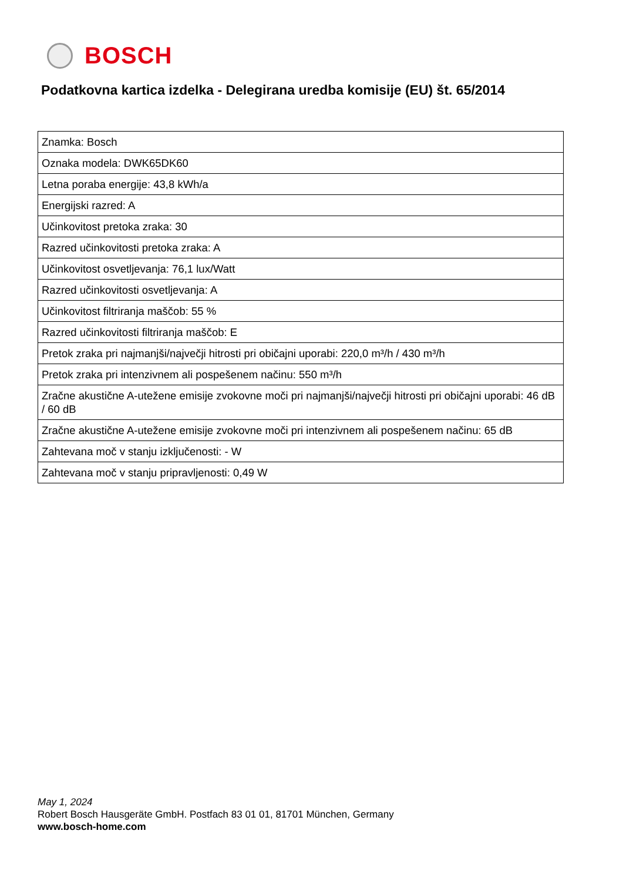BOSCH
Podatkovna kartica izdelka - Delegirana uredba komisije (EU) št. 65/2014
| Znamka: Bosch |
| Oznaka modela: DWK65DK60 |
| Letna poraba energije: 43,8 kWh/a |
| Energijski razred: A |
| Učinkovitost pretoka zraka: 30 |
| Razred učinkovitosti pretoka zraka: A |
| Učinkovitost osvetljevanja: 76,1 lux/Watt |
| Razred učinkovitosti osvetljevanja: A |
| Učinkovitost filtriranja maščob: 55 % |
| Razred učinkovitosti filtriranja maščob: E |
| Pretok zraka pri najmanjši/največji hitrosti pri običajni uporabi: 220,0 m³/h / 430 m³/h |
| Pretok zraka pri intenzivnem ali pospešenem načinu: 550 m³/h |
| Zračne akustične A-utežene emisije zvokovne moči pri najmanjši/največji hitrosti pri običajni uporabi: 46 dB / 60 dB |
| Zračne akustične A-utežene emisije zvokovne moči pri intenzivnem ali pospešenem načinu: 65 dB |
| Zahtevana moč v stanju izključenosti: - W |
| Zahtevana moč v stanju pripravljenosti: 0,49 W |
May 1, 2024
Robert Bosch Hausgeräte GmbH. Postfach 83 01 01, 81701 München, Germany
www.bosch-home.com